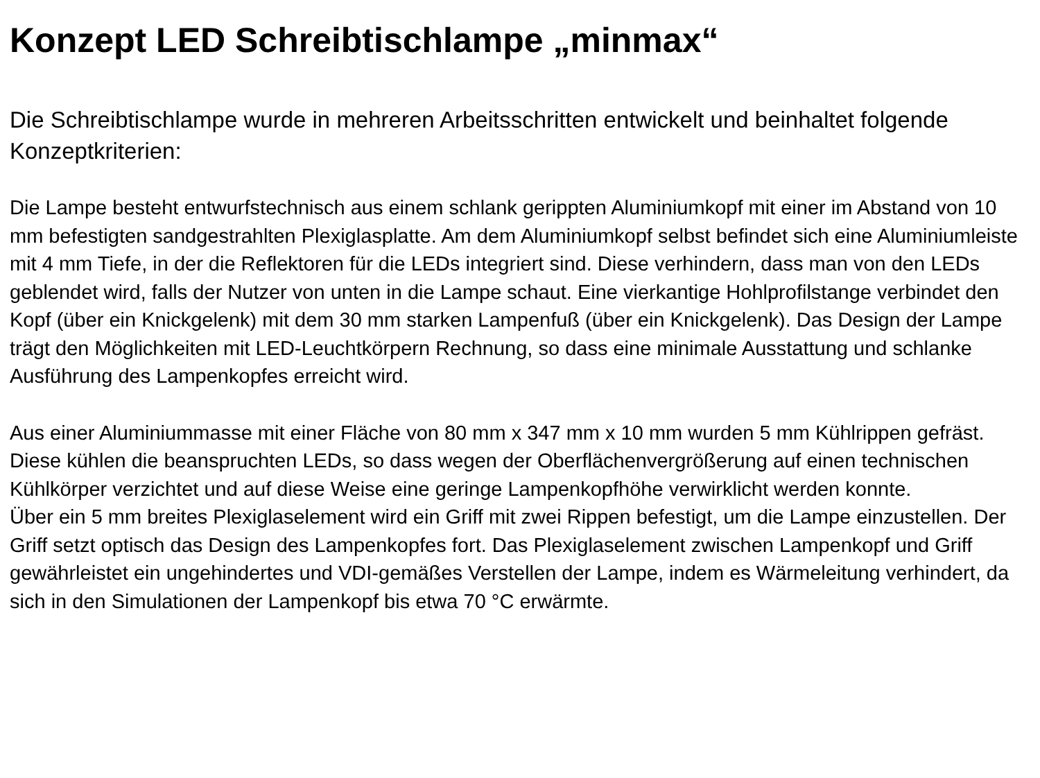Konzept LED Schreibtischlampe „minmax“
Die Schreibtischlampe wurde in mehreren Arbeitsschritten entwickelt und beinhaltet folgende Konzeptkriterien:
Die Lampe besteht entwurfstechnisch aus einem schlank gerippten Aluminiumkopf mit einer im Abstand von 10 mm befestigten sandgestrahlten Plexiglasplatte. Am dem Aluminiumkopf selbst befindet sich eine Aluminiumleiste mit 4 mm Tiefe, in der die Reflektoren für die LEDs integriert sind. Diese verhindern, dass man von den LEDs geblendet wird, falls der Nutzer von unten in die Lampe schaut. Eine vierkantige Hohlprofilstange verbindet den Kopf (über ein Knickgelenk) mit dem 30 mm starken Lampenfuß (über ein Knickgelenk). Das Design der Lampe trägt den Möglichkeiten mit LED-Leuchtkörpern Rechnung, so dass eine minimale Ausstattung und schlanke Ausführung des Lampenkopfes erreicht wird.
Aus einer Aluminiummasse mit einer Fläche von 80 mm x 347 mm x 10 mm wurden 5 mm Kühlrippen gefräst. Diese kühlen die beanspruchten LEDs, so dass wegen der Oberflächenvergrößerung auf einen technischen Kühlkörper verzichtet und auf diese Weise eine geringe Lampenkopfhöhe verwirklicht werden konnte.
Über ein 5 mm breites Plexiglaselement wird ein Griff mit zwei Rippen befestigt, um die Lampe einzustellen. Der Griff setzt optisch das Design des Lampenkopfes fort. Das Plexiglaselement zwischen Lampenkopf und Griff gewährleistet ein ungehindertes und VDI-gemäßes Verstellen der Lampe, indem es Wärmeleitung verhindert, da sich in den Simulationen der Lampenkopf bis etwa 70 °C erwärmte.